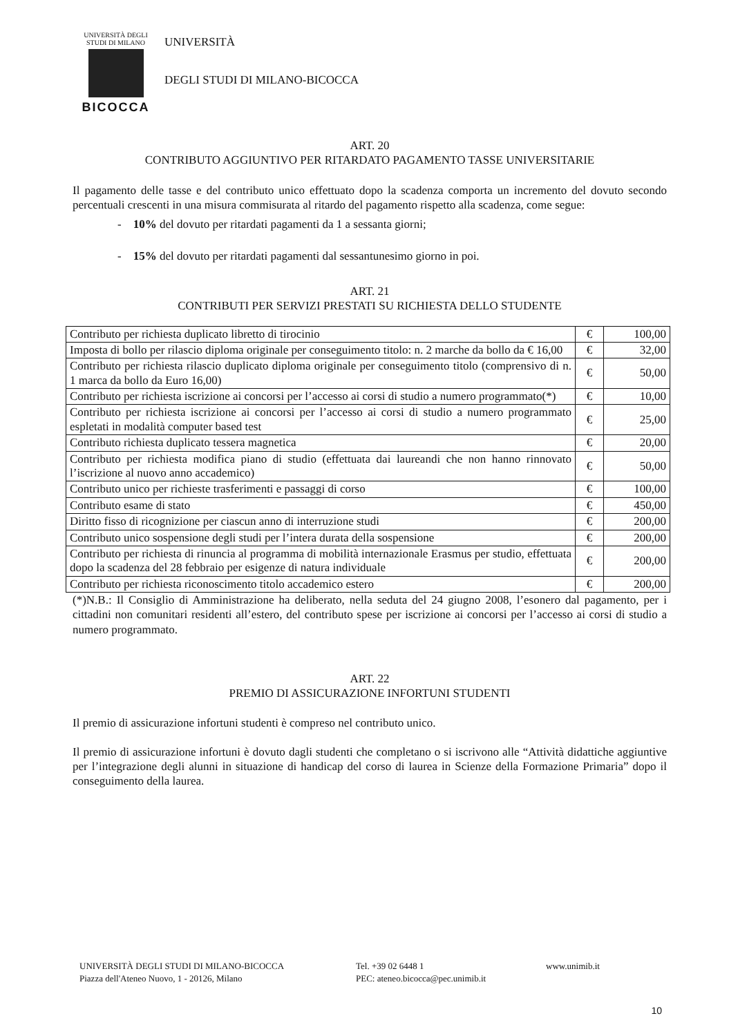UNIVERSITÀ DEGLI STUDI DI MILANO
BICOCCA
UNIVERSITÀ
DEGLI STUDI DI MILANO-BICOCCA
ART. 20
CONTRIBUTO AGGIUNTIVO PER RITARDATO PAGAMENTO TASSE UNIVERSITARIE
Il pagamento delle tasse e del contributo unico effettuato dopo la scadenza comporta un incremento del dovuto secondo percentuali crescenti in una misura commisurata al ritardo del pagamento rispetto alla scadenza, come segue:
- 10% del dovuto per ritardati pagamenti da 1 a sessanta giorni;
- 15% del dovuto per ritardati pagamenti dal sessantunesimo giorno in poi.
ART. 21
CONTRIBUTI PER SERVIZI PRESTATI SU RICHIESTA DELLO STUDENTE
| Contributo per richiesta duplicato libretto di tirocinio | € | 100,00 |
| Imposta di bollo per rilascio diploma originale per conseguimento titolo: n. 2 marche da bollo da € 16,00 | € | 32,00 |
| Contributo per richiesta rilascio duplicato diploma originale per conseguimento titolo (comprensivo di n. 1 marca da bollo da Euro 16,00) | € | 50,00 |
| Contributo per richiesta iscrizione ai concorsi per l’accesso ai corsi di studio a numero programmato(*) | € | 10,00 |
| Contributo per richiesta iscrizione ai concorsi per l’accesso ai corsi di studio a numero programmato espletati in modalità computer based test | € | 25,00 |
| Contributo richiesta duplicato tessera magnetica | € | 20,00 |
| Contributo per richiesta modifica piano di studio (effettuata dai laureandi che non hanno rinnovato l’iscrizione al nuovo anno accademico) | € | 50,00 |
| Contributo unico per richieste trasferimenti e passaggi di corso | € | 100,00 |
| Contributo esame di stato | € | 450,00 |
| Diritto fisso di ricognizione per ciascun anno di interruzione studi | € | 200,00 |
| Contributo unico sospensione degli studi per l’intera durata della sospensione | € | 200,00 |
| Contributo per richiesta di rinuncia al programma di mobilità internazionale Erasmus per studio, effettuata dopo la scadenza del 28 febbraio per esigenze di natura individuale | € | 200,00 |
| Contributo per richiesta riconoscimento titolo accademico estero | € | 200,00 |
(*)N.B.: Il Consiglio di Amministrazione ha deliberato, nella seduta del 24 giugno 2008, l’esonero dal pagamento, per i cittadini non comunitari residenti all’estero, del contributo spese per iscrizione ai concorsi per l’accesso ai corsi di studio a numero programmato.
ART. 22
PREMIO DI ASSICURAZIONE INFORTUNI STUDENTI
Il premio di assicurazione infortuni studenti è compreso nel contributo unico.
Il premio di assicurazione infortuni è dovuto dagli studenti che completano o si iscrivono alle “Attività didattiche aggiuntive per l’integrazione degli alunni in situazione di handicap del corso di laurea in Scienze della Formazione Primaria” dopo il conseguimento della laurea.
UNIVERSITÀ DEGLI STUDI DI MILANO-BICOCCA
Piazza dell'Ateneo Nuovo, 1 - 20126, Milano
Tel. +39 02 6448 1
PEC: ateneo.bicocca@pec.unimib.it
www.unimib.it
10